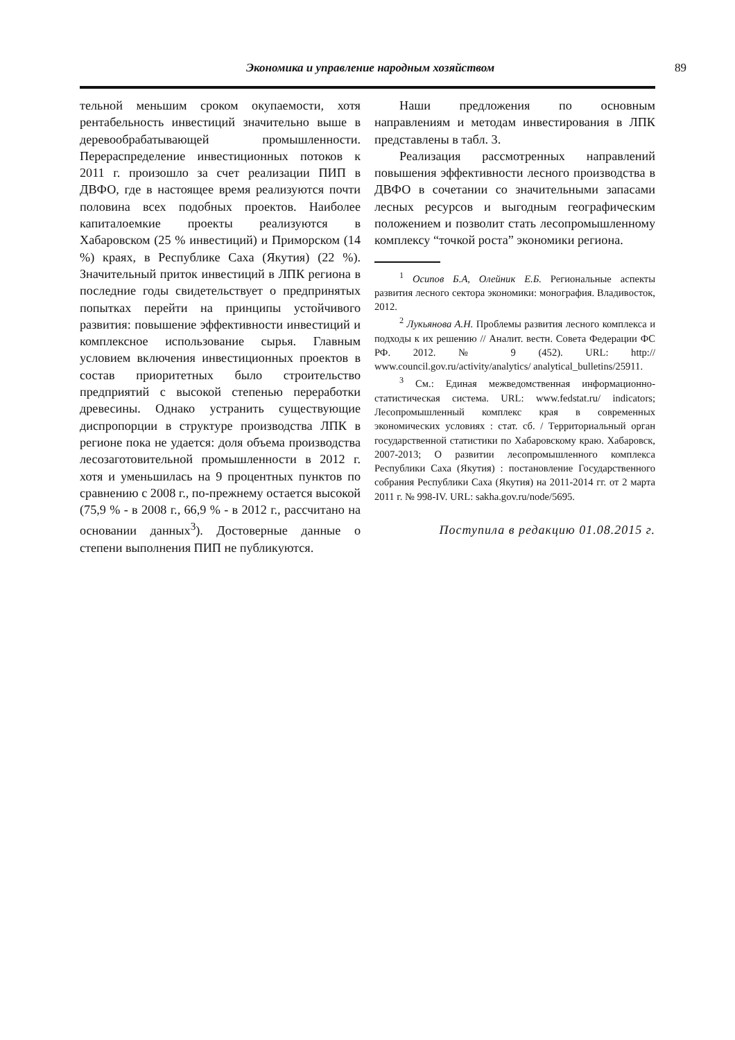Экономика и управление народным хозяйством 89
тельной меньшим сроком окупаемости, хотя рентабельность инвестиций значительно выше в деревообрабатывающей промышленности. Перераспределение инвестиционных потоков к 2011 г. произошло за счет реализации ПИП в ДВФО, где в настоящее время реализуются почти половина всех подобных проектов. Наиболее капиталоемкие проекты реализуются в Хабаровском (25 % инвестиций) и Приморском (14 %) краях, в Республике Саха (Якутия) (22 %). Значительный приток инвестиций в ЛПК региона в последние годы свидетельствует о предпринятых попытках перейти на принципы устойчивого развития: повышение эффективности инвестиций и комплексное использование сырья. Главным условием включения инвестиционных проектов в состав приоритетных было строительство предприятий с высокой степенью переработки древесины. Однако устранить существующие диспропорции в структуре производства ЛПК в регионе пока не удается: доля объема производства лесозаготовительной промышленности в 2012 г. хотя и уменьшилась на 9 процентных пунктов по сравнению с 2008 г., по-прежнему остается высокой (75,9 % - в 2008 г., 66,9 % - в 2012 г., рассчитано на основании данных<sup>3</sup>). Достоверные данные о степени выполнения ПИП не публикуются.
Наши предложения по основным направлениям и методам инвестирования в ЛПК представлены в табл. 3.
Реализация рассмотренных направлений повышения эффективности лесного производства в ДВФО в сочетании со значительными запасами лесных ресурсов и выгодным географическим положением и позволит стать лесопромышленному комплексу “точкой роста” экономики региона.
<sup>1</sup> Осипов Б.А, Олейник Е.Б. Региональные аспекты развития лесного сектора экономики: монография. Владивосток, 2012.
<sup>2</sup> Лукьянова А.Н. Проблемы развития лесного комплекса и подходы к их решению // Аналит. вестн. Совета Федерации ФС РФ. 2012. № 9 (452). URL: http:// www.council.gov.ru/activity/analytics/ analytical_bulletins/25911.
<sup>3</sup> См.: Единая межведомственная информационно-статистическая система. URL: www.fedstat.ru/ indicators; Лесопромышленный комплекс края в современных экономических условиях : стат. сб. / Территориальный орган государственной статистики по Хабаровскому краю. Хабаровск, 2007-2013; О развитии лесопромышленного комплекса Республики Саха (Якутия) : постановление Государственного собрания Республики Саха (Якутия) на 2011-2014 гг. от 2 марта 2011 г. № 998-IV. URL: sakha.gov.ru/node/5695.
Поступила в редакцию 01.08.2015 г.